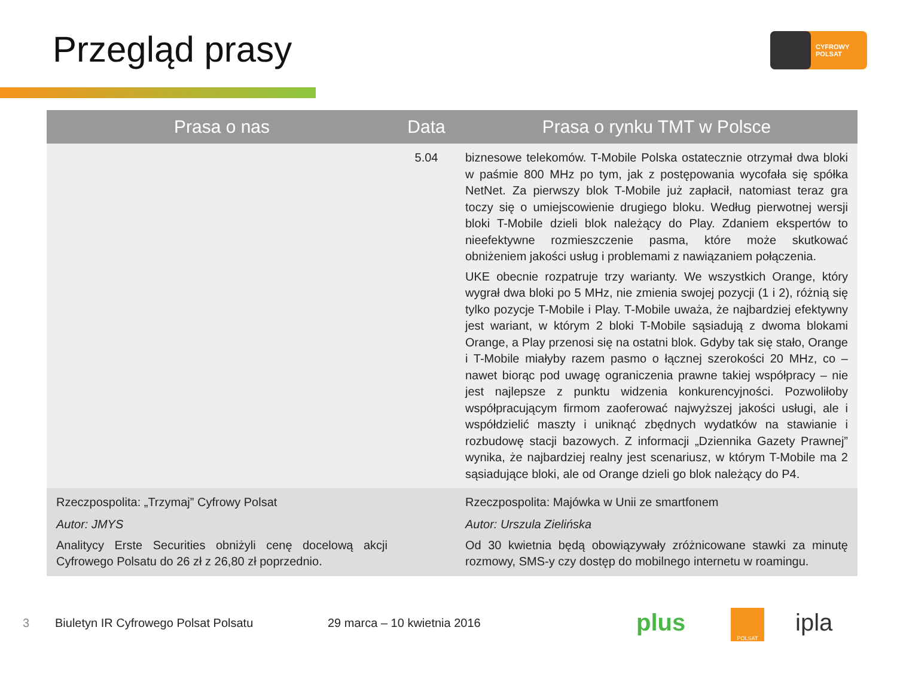Przegląd prasy
CYFROWY
POLSAT
| Prasa o nas | Data | Prasa o rynku TMT w Polsce |
| --- | --- | --- |
| | 5.04 | biznesowe telekomów. T-Mobile Polska ostatecznie otrzymał dwa bloki w paśmie 800 MHz po tym, jak z postępowania wycofała się spółka NetNet. Za pierwszy blok T-Mobile już zapłacił, natomiast teraz gra toczy się o umiejscowienie drugiego bloku. Według pierwotnej wersji bloki T-Mobile dzieli blok należący do Play. Zdaniem ekspertów to nieefektywne rozmieszczenie pasma, które może skutkować obniżeniem jakości usług i problemami z nawiązaniem połączenia. UKE obecnie rozpatruje trzy warianty. We wszystkich Orange, który wygrał dwa bloki po 5 MHz, nie zmienia swojej pozycji (1 i 2), różnią się tylko pozycje T-Mobile i Play. T-Mobile uważa, że najbardziej efektywny jest wariant, w którym 2 bloki T-Mobile sąsiadują z dwoma blokami Orange, a Play przenosi się na ostatni blok. Gdyby tak się stało, Orange i T-Mobile miałyby razem pasmo o łącznej szerokości 20 MHz, co – nawet biorąc pod uwagę ograniczenia prawne takiej współpracy – nie jest najlepsze z punktu widzenia konkurencyjności. Pozwoliłoby współpracującym firmom zaoferować najwyższej jakości usługi, ale i współdzielić maszty i uniknąć zbędnych wydatków na stawianie i rozbudowę stacji bazowych. Z informacji „Dziennika Gazety Prawnej” wynika, że najbardziej realny jest scenariusz, w którym T-Mobile ma 2 sąsiadujące bloki, ale od Orange dzieli go blok należący do P4. |
| Rzeczpospolita: „Trzymaj” Cyfrowy Polsat Autor: JMYS Analitycy Erste Securities obniżyli cenę docelową akcji Cyfrowego Polsatu do 26 zł z 26,80 zł poprzednio. | | Rzeczpospolita: Majówka w Unii ze smartfonem Autor: Urszula Zielińska Od 30 kwietnia będą obowiązywały zróżnicowane stawki za minutę rozmowy, SMS-y czy dostęp do mobilnego internetu w roamingu. |
3
Biuletyn IR Cyfrowego Polsat Polsatu
29 marca – 10 kwietnia 2016 plus POLSAT ipla